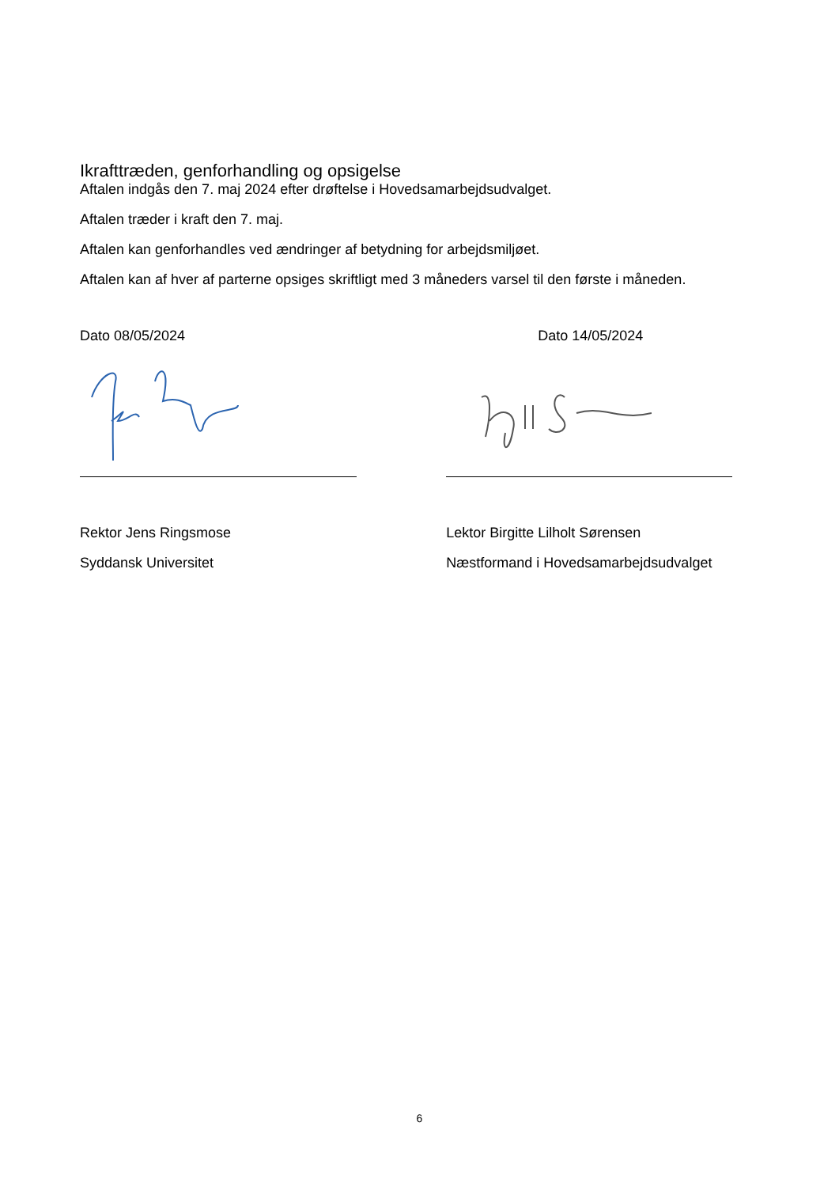Ikrafttræden, genforhandling og opsigelse
Aftalen indgås den 7. maj 2024 efter drøftelse i Hovedsamarbejdsudvalget.
Aftalen træder i kraft den 7. maj.
Aftalen kan genforhandles ved ændringer af betydning for arbejdsmiljøet.
Aftalen kan af hver af parterne opsiges skriftligt med 3 måneders varsel til den første i måneden.
Dato 08/05/2024
Rektor Jens Ringsmose
Syddansk Universitet
Dato 14/05/2024
Lektor Birgitte Lilholt Sørensen
Næstformand i Hovedsamarbejdsudvalget
6